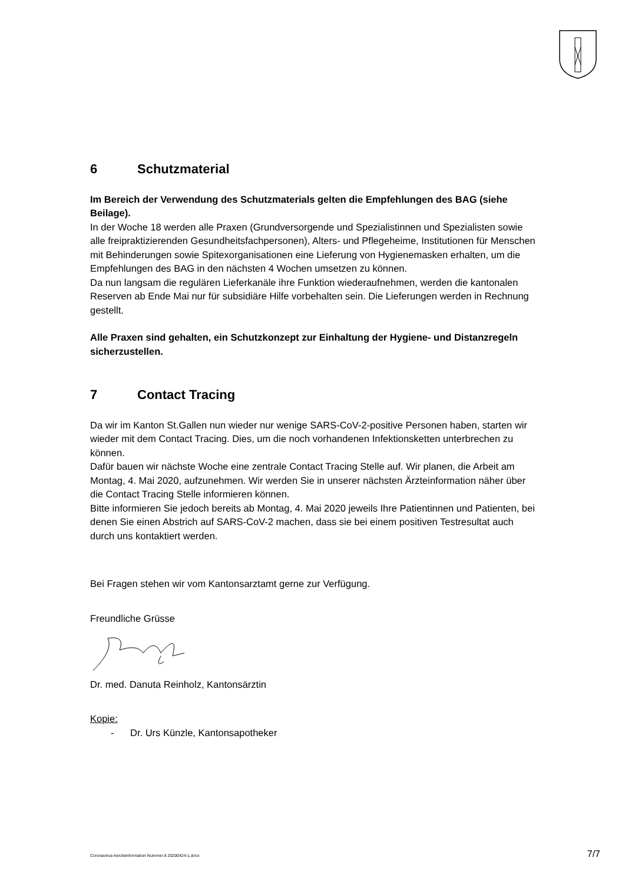6 Schutzmaterial
Im Bereich der Verwendung des Schutzmaterials gelten die Empfehlungen des BAG (siehe Beilage).
In der Woche 18 werden alle Praxen (Grundversorgende und Spezialistinnen und Spezialisten sowie alle freipraktizierenden Gesundheitsfachpersonen), Alters- und Pflegeheime, Institutionen für Menschen mit Behinderungen sowie Spitexorganisationen eine Lieferung von Hygienemasken erhalten, um die Empfehlungen des BAG in den nächsten 4 Wochen umsetzen zu können.
Da nun langsam die regulären Lieferkanäle ihre Funktion wiederaufnehmen, werden die kantonalen Reserven ab Ende Mai nur für subsidiäre Hilfe vorbehalten sein. Die Lieferungen werden in Rechnung gestellt.
Alle Praxen sind gehalten, ein Schutzkonzept zur Einhaltung der Hygiene- und Distanzregeln sicherzustellen.
7 Contact Tracing
Da wir im Kanton St.Gallen nun wieder nur wenige SARS-CoV-2-positive Personen haben, starten wir wieder mit dem Contact Tracing. Dies, um die noch vorhandenen Infektionsketten unterbrechen zu können.
Dafür bauen wir nächste Woche eine zentrale Contact Tracing Stelle auf. Wir planen, die Arbeit am Montag, 4. Mai 2020, aufzunehmen. Wir werden Sie in unserer nächsten Ärzteinformation näher über die Contact Tracing Stelle informieren können.
Bitte informieren Sie jedoch bereits ab Montag, 4. Mai 2020 jeweils Ihre Patientinnen und Patienten, bei denen Sie einen Abstrich auf SARS-CoV-2 machen, dass sie bei einem positiven Testresultat auch durch uns kontaktiert werden.
Bei Fragen stehen wir vom Kantonsarztamt gerne zur Verfügung.
Freundliche Grüsse
Dr. med. Danuta Reinholz, Kantonsärztin
Kopie:
- Dr. Urs Künzle, Kantonsapotheker
Coronavirus-Aerzteinformation Nummer 8 20200424-1.docx 7/7